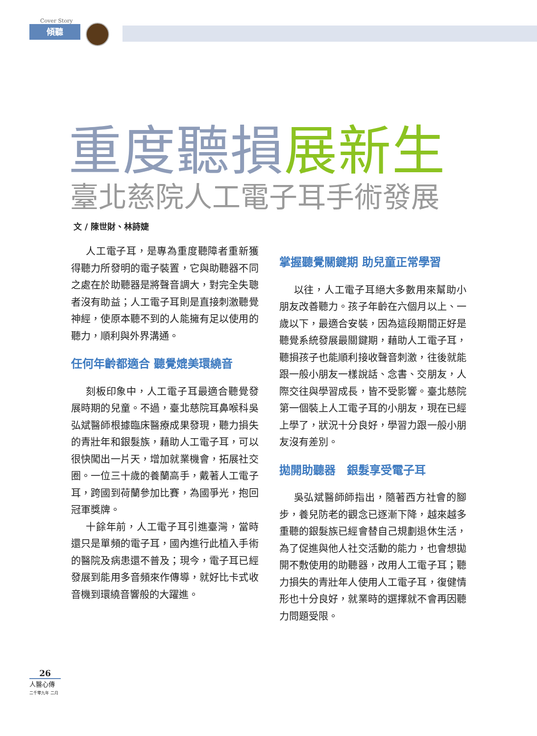Cover Story
傾聽
重度聽損展新生
臺北慈院人工電子耳手術發展
文 / 陳世財、林詩婕
人工電子耳，是專為重度聽障者重新獲得聽力所發明的電子裝置，它與助聽器不同之處在於助聽器是將聲音調大，對完全失聰者沒有助益；人工電子耳則是直接刺激聽覺神經，使原本聽不到的人能擁有足以使用的聽力，順利與外界溝通。
任何年齡都適合 聽覺媲美環繞音
刻板印象中，人工電子耳最適合聽覺發展時期的兒童。不過，臺北慈院耳鼻喉科吳弘斌醫師根據臨床醫療成果發現，聽力損失的青壯年和銀髮族，藉助人工電子耳，可以很快闖出一片天，增加就業機會，拓展社交圈。一位三十歲的養蘭高手，戴著人工電子耳，跨國到荷蘭參加比賽，為國爭光，抱回冠軍獎牌。
十餘年前，人工電子耳引進臺灣，當時還只是單頻的電子耳，國內進行此植入手術的醫院及病患還不普及；現今，電子耳已經發展到能用多音頻來作傳導，就好比卡式收音機到環繞音響般的大躍進。
掌握聽覺關鍵期 助兒童正常學習
以往，人工電子耳絕大多數用來幫助小朋友改善聽力。孩子年齡在六個月以上、一歲以下，最適合安裝，因為這段期間正好是聽覺系統發展最關鍵期，藉助人工電子耳，聽損孩子也能順利接收聲音刺激，往後就能跟一般小朋友一樣說話、念書、交朋友，人際交往與學習成長，皆不受影響。臺北慈院第一個裝上人工電子耳的小朋友，現在已經上學了，狀況十分良好，學習力跟一般小朋友沒有差別。
拋開助聽器　銀髮享受電子耳
吳弘斌醫師師指出，隨著西方社會的腳步，養兒防老的觀念已逐漸下降，越來越多重聽的銀髮族已經會替自己規劃退休生活，為了促進與他人社交活動的能力，也會想拋開不敷使用的助聽器，改用人工電子耳；聽力損失的青壯年人使用人工電子耳，復健情形也十分良好，就業時的選擇就不會再因聽力問題受限。
26
人醫心傳
二千零九年 二月